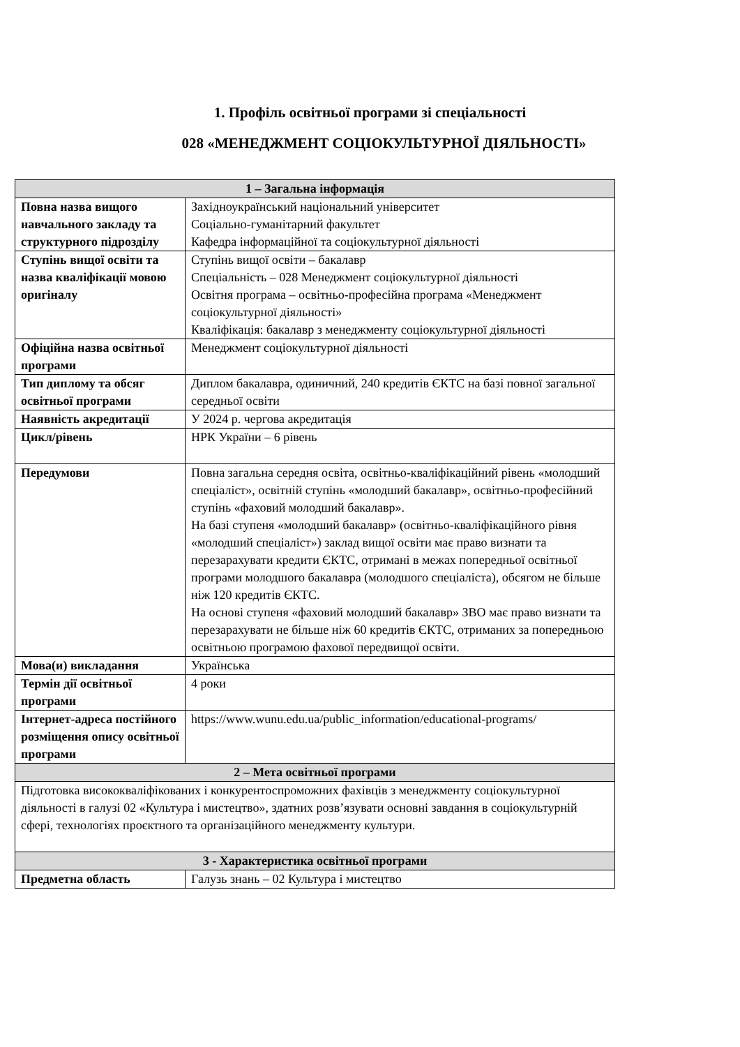1. Профіль освітньої програми зі спеціальності
028 «МЕНЕДЖМЕНТ СОЦІОКУЛЬТУРНОЇ ДІЯЛЬНОСТІ»
| 1 – Загальна інформація | |
| --- | --- |
| Повна назва вищого навчального закладу та структурного підрозділу | Західноукраїнський національний університет Соціально-гуманітарний факультет Кафедра інформаційної та соціокультурної діяльності |
| Ступінь вищої освіти та назва кваліфікації мовою оригіналу | Ступінь вищої освіти – бакалавр Спеціальність – 028 Менеджмент соціокультурної діяльності Освітня програма – освітньо-професійна програма «Менеджмент соціокультурної діяльності» Кваліфікація: бакалавр з менеджменту соціокультурної діяльності |
| Офіційна назва освітньої програми | Менеджмент соціокультурної діяльності |
| Тип диплому та обсяг освітньої програми | Диплом бакалавра, одиничний, 240 кредитів ЄКТС на базі повної загальної середньої освіти |
| Наявність акредитації | У 2024 р. чергова акредитація |
| Цикл/рівень | НРК України – 6 рівень |
| Передумови | Повна загальна середня освіта, освітньо-кваліфікаційний рівень «молодший спеціаліст», освітній ступінь «молодший бакалавр», освітньо-професійний ступінь «фаховий молодший бакалавр». На базі ступеня «молодший бакалавр» (освітньо-кваліфікаційного рівня «молодший спеціаліст») заклад вищої освіти має право визнати та перезарахувати кредити ЄКТС, отримані в межах попередньої освітньої програми молодшого бакалавра (молодшого спеціаліста), обсягом не більше ніж 120 кредитів ЄКТС. На основі ступеня «фаховий молодший бакалавр» ЗВО має право визнати та перезарахувати не більше ніж 60 кредитів ЄКТС, отриманих за попередньою освітньою програмою фахової передвищої освіти. |
| Мова(и) викладання | Українська |
| Термін дії освітньої програми | 4 роки |
| Інтернет-адреса постійного розміщення опису освітньої програми | https://www.wunu.edu.ua/public_information/educational-programs/ |
| 2 – Мета освітньої програми | |
| Підготовка висококваліфікованих і конкурентоспроможних фахівців з менеджменту соціокультурної діяльності в галузі 02 «Культура і мистецтво», здатних розв’язувати основні завдання в соціокультурній сфері, технологіях проєктного та організаційного менеджменту культури. | |
| 3 - Характеристика освітньої програми | |
| Предметна область | Галузь знань – 02 Культура і мистецтво |